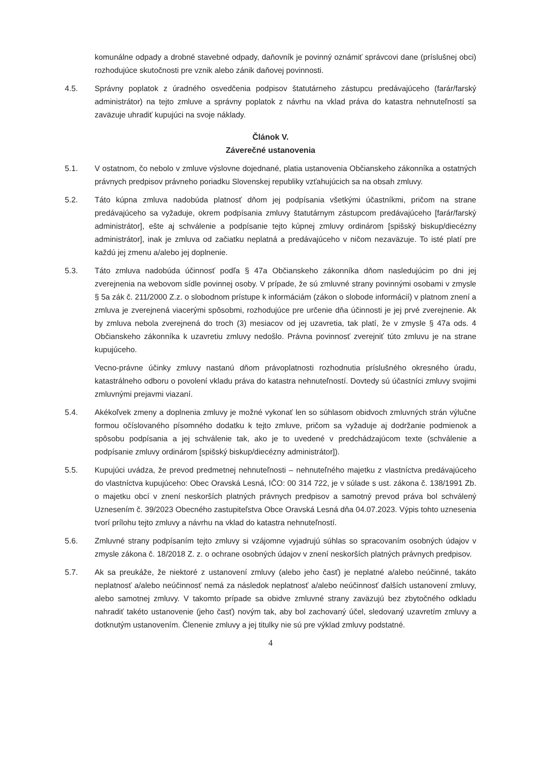komunálne odpady a drobné stavebné odpady, daňovník je povinný oznámiť správcovi dane (príslušnej obci) rozhodujúce skutočnosti pre vznik alebo zánik daňovej povinnosti.
4.5. Správny poplatok z úradného osvedčenia podpisov štatutárneho zástupcu predávajúceho (farár/farský administrátor) na tejto zmluve a správny poplatok z návrhu na vklad práva do katastra nehnuteľností sa zaväzuje uhradiť kupujúci na svoje náklady.
Článok V.
Záverečné ustanovenia
5.1. V ostatnom, čo nebolo v zmluve výslovne dojednané, platia ustanovenia Občianskeho zákonníka a ostatných právnych predpisov právneho poriadku Slovenskej republiky vzťahujúcich sa na obsah zmluvy.
5.2. Táto kúpna zmluva nadobúda platnosť dňom jej podpísania všetkými účastníkmi, pričom na strane predávajúceho sa vyžaduje, okrem podpísania zmluvy štatutárnym zástupcom predávajúceho [farár/farský administrátor], ešte aj schválenie a podpísanie tejto kúpnej zmluvy ordinárom [spišský biskup/diecézny administrátor], inak je zmluva od začiatku neplatná a predávajúceho v ničom nezaväzuje. To isté platí pre každú jej zmenu a/alebo jej doplnenie.
5.3. Táto zmluva nadobúda účinnosť podľa § 47a Občianskeho zákonníka dňom nasledujúcim po dni jej zverejnenia na webovom sídle povinnej osoby. V prípade, že sú zmluvné strany povinnými osobami v zmysle § 5a zák č. 211/2000 Z.z. o slobodnom prístupe k informáciám (zákon o slobode informácií) v platnom znení a zmluva je zverejnená viacerými spôsobmi, rozhodujúce pre určenie dňa účinnosti je jej prvé zverejnenie. Ak by zmluva nebola zverejnená do troch (3) mesiacov od jej uzavretia, tak platí, že v zmysle § 47a ods. 4 Občianskeho zákonníka k uzavretiu zmluvy nedošlo. Právna povinnosť zverejniť túto zmluvu je na strane kupujúceho.
Vecno-právne účinky zmluvy nastanú dňom právoplatnosti rozhodnutia príslušného okresného úradu, katastrálneho odboru o povolení vkladu práva do katastra nehnuteľností. Dovtedy sú účastníci zmluvy svojimi zmluvnými prejavmi viazaní.
5.4. Akékoľvek zmeny a doplnenia zmluvy je možné vykonať len so súhlasom obidvoch zmluvných strán výlučne formou očíslovaného písomného dodatku k tejto zmluve, pričom sa vyžaduje aj dodržanie podmienok a spôsobu podpísania a jej schválenie tak, ako je to uvedené v predchádzajúcom texte (schválenie a podpísanie zmluvy ordinárom [spišský biskup/diecézny administrátor]).
5.5. Kupujúci uvádza, že prevod predmetnej nehnuteľnosti – nehnuteľného majetku z vlastníctva predávajúceho do vlastníctva kupujúceho: Obec Oravská Lesná, IČO: 00 314 722, je v súlade s ust. zákona č. 138/1991 Zb. o majetku obcí v znení neskorších platných právnych predpisov a samotný prevod práva bol schválený Uznesením č. 39/2023 Obecného zastupiteľstva Obce Oravská Lesná dňa 04.07.2023. Výpis tohto uznesenia tvorí prílohu tejto zmluvy a návrhu na vklad do katastra nehnuteľností.
5.6. Zmluvné strany podpísaním tejto zmluvy si vzájomne vyjadrujú súhlas so spracovaním osobných údajov v zmysle zákona č. 18/2018 Z. z. o ochrane osobných údajov v znení neskorších platných právnych predpisov.
5.7. Ak sa preukáže, že niektoré z ustanovení zmluvy (alebo jeho časť) je neplatné a/alebo neúčinné, takáto neplatnosť a/alebo neúčinnosť nemá za následok neplatnosť a/alebo neúčinnosť ďalších ustanovení zmluvy, alebo samotnej zmluvy. V takomto prípade sa obidve zmluvné strany zaväzujú bez zbytočného odkladu nahradiť takéto ustanovenie (jeho časť) novým tak, aby bol zachovaný účel, sledovaný uzavretím zmluvy a dotknutým ustanovením. Členenie zmluvy a jej titulky nie sú pre výklad zmluvy podstatné.
4